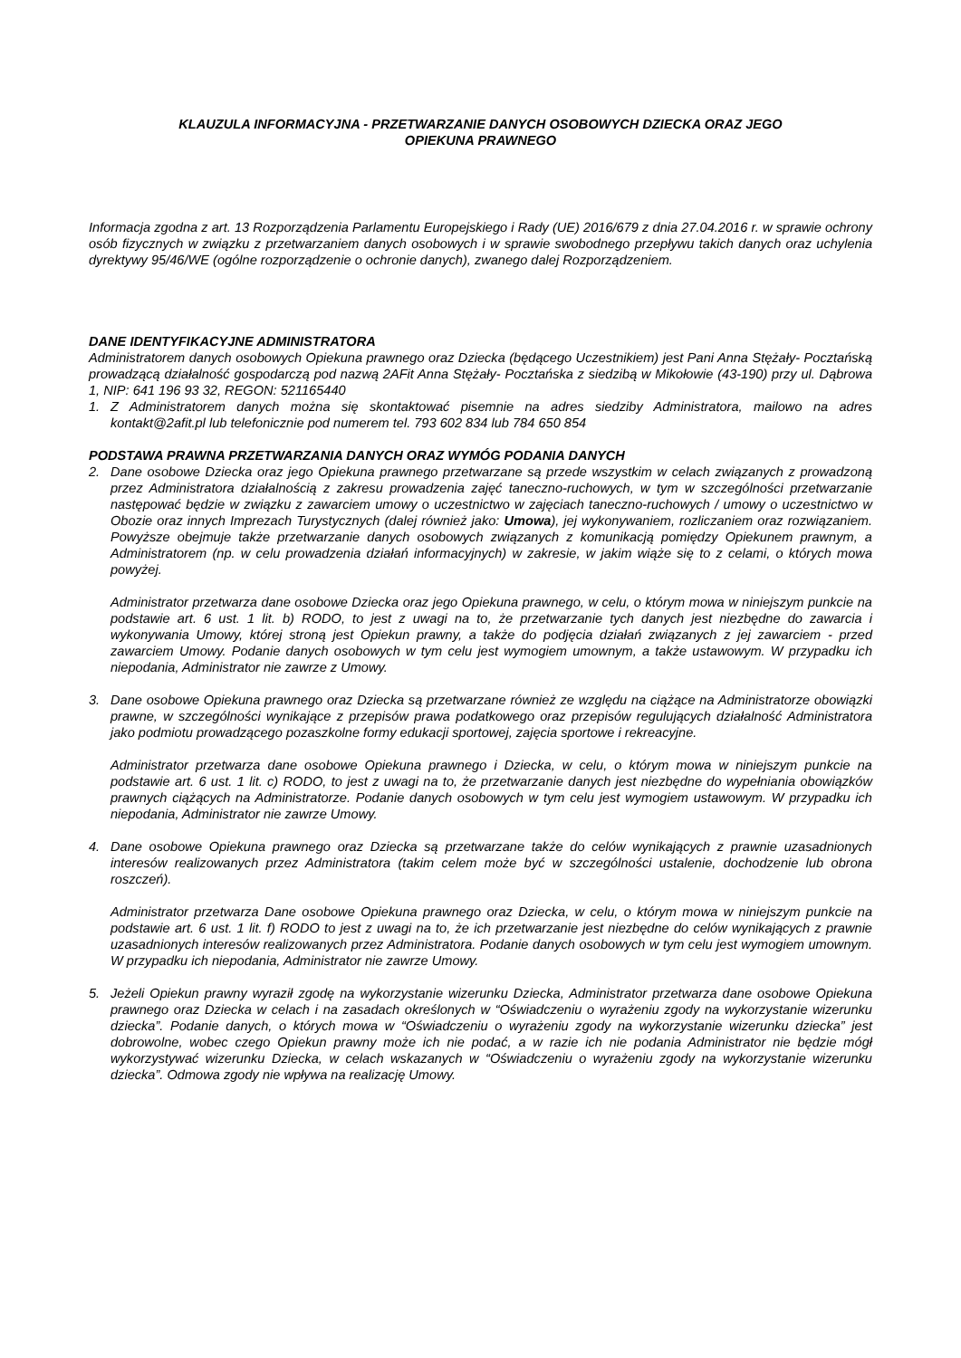KLAUZULA INFORMACYJNA - PRZETWARZANIE DANYCH OSOBOWYCH DZIECKA ORAZ JEGO
OPIEKUNA PRAWNEGO
Informacja zgodna z art. 13 Rozporządzenia Parlamentu Europejskiego i Rady (UE) 2016/679 z dnia 27.04.2016 r. w sprawie ochrony osób fizycznych w związku z przetwarzaniem danych osobowych i w sprawie swobodnego przepływu takich danych oraz uchylenia dyrektywy 95/46/WE (ogólne rozporządzenie o ochronie danych), zwanego dalej Rozporządzeniem.
DANE IDENTYFIKACYJNE ADMINISTRATORA
Administratorem danych osobowych Opiekuna prawnego oraz Dziecka (będącego Uczestnikiem) jest Pani Anna Stężały- Pocztańską prowadzącą działalność gospodarczą pod nazwą 2AFit Anna Stężały- Pocztańska z siedzibą w Mikołowie (43-190) przy ul. Dąbrowa 1, NIP: 641 196 93 32, REGON: 521165440
1. Z Administratorem danych można się skontaktować pisemnie na adres siedziby Administratora, mailowo na adres kontakt@2afit.pl lub telefonicznie pod numerem tel. 793 602 834 lub 784 650 854
PODSTAWA PRAWNA PRZETWARZANIA DANYCH ORAZ WYMÓG PODANIA DANYCH
2. Dane osobowe Dziecka oraz jego Opiekuna prawnego przetwarzane są przede wszystkim w celach związanych z prowadzoną przez Administratora działalnością z zakresu prowadzenia zajęć taneczno-ruchowych, w tym w szczególności przetwarzanie następować będzie w związku z zawarciem umowy o uczestnictwo w zajęciach taneczno-ruchowych / umowy o uczestnictwo w Obozie oraz innych Imprezach Turystycznych (dalej również jako: Umowa), jej wykonywaniem, rozliczaniem oraz rozwiązaniem. Powyższe obejmuje także przetwarzanie danych osobowych związanych z komunikacją pomiędzy Opiekunem prawnym, a Administratorem (np. w celu prowadzenia działań informacyjnych) w zakresie, w jakim wiąże się to z celami, o których mowa powyżej.
Administrator przetwarza dane osobowe Dziecka oraz jego Opiekuna prawnego, w celu, o którym mowa w niniejszym punkcie na podstawie art. 6 ust. 1 lit. b) RODO, to jest z uwagi na to, że przetwarzanie tych danych jest niezbędne do zawarcia i wykonywania Umowy, której stroną jest Opiekun prawny, a także do podjęcia działań związanych z jej zawarciem - przed zawarciem Umowy. Podanie danych osobowych w tym celu jest wymogiem umownym, a także ustawowym. W przypadku ich niepodania, Administrator nie zawrze z Umowy.
3. Dane osobowe Opiekuna prawnego oraz Dziecka są przetwarzane również ze względu na ciążące na Administratorze obowiązki prawne, w szczególności wynikające z przepisów prawa podatkowego oraz przepisów regulujących działalność Administratora jako podmiotu prowadzącego pozaszkolne formy edukacji sportowej, zajęcia sportowe i rekreacyjne.
Administrator przetwarza dane osobowe Opiekuna prawnego i Dziecka, w celu, o którym mowa w niniejszym punkcie na podstawie art. 6 ust. 1 lit. c) RODO, to jest z uwagi na to, że przetwarzanie danych jest niezbędne do wypełniania obowiązków prawnych ciążących na Administratorze. Podanie danych osobowych w tym celu jest wymogiem ustawowym. W przypadku ich niepodania, Administrator nie zawrze Umowy.
4. Dane osobowe Opiekuna prawnego oraz Dziecka są przetwarzane także do celów wynikających z prawnie uzasadnionych interesów realizowanych przez Administratora (takim celem może być w szczególności ustalenie, dochodzenie lub obrona roszczeń).
Administrator przetwarza Dane osobowe Opiekuna prawnego oraz Dziecka, w celu, o którym mowa w niniejszym punkcie na podstawie art. 6 ust. 1 lit. f) RODO to jest z uwagi na to, że ich przetwarzanie jest niezbędne do celów wynikających z prawnie uzasadnionych interesów realizowanych przez Administratora. Podanie danych osobowych w tym celu jest wymogiem umownym. W przypadku ich niepodania, Administrator nie zawrze Umowy.
5. Jeżeli Opiekun prawny wyraził zgodę na wykorzystanie wizerunku Dziecka, Administrator przetwarza dane osobowe Opiekuna prawnego oraz Dziecka w celach i na zasadach określonych w “Oświadczeniu o wyrażeniu zgody na wykorzystanie wizerunku dziecka”. Podanie danych, o których mowa w “Oświadczeniu o wyrażeniu zgody na wykorzystanie wizerunku dziecka” jest dobrowolne, wobec czego Opiekun prawny może ich nie podać, a w razie ich nie podania Administrator nie będzie mógł wykorzystywać wizerunku Dziecka, w celach wskazanych w “Oświadczeniu o wyrażeniu zgody na wykorzystanie wizerunku dziecka”. Odmowa zgody nie wpływa na realizację Umowy.